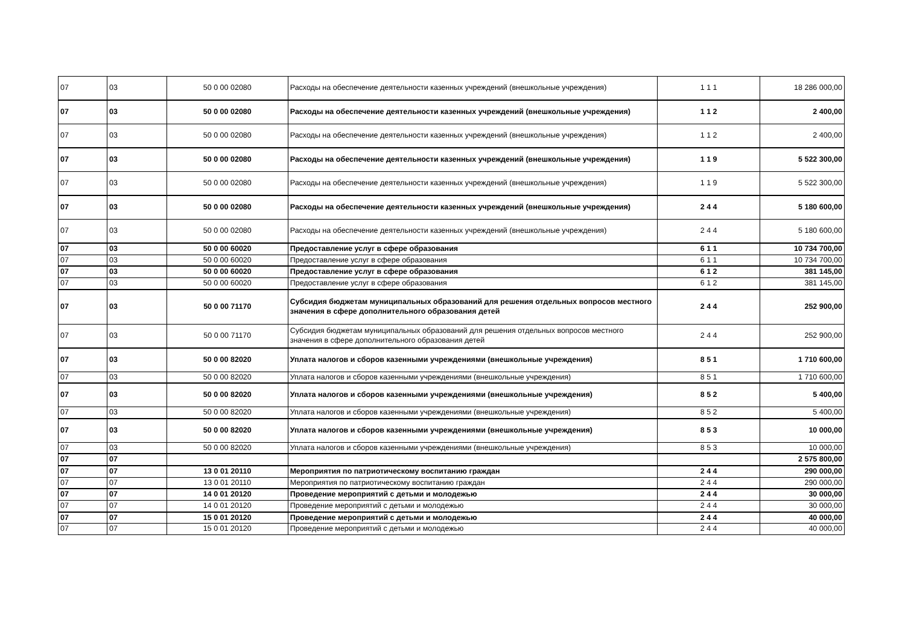| 07 | 03 | 50 0 00 02080 | Расходы на обеспечение деятельности казенных учреждений (внешкольные учреждения) | 1 1 1 | 18 286 000,00 |
| 07 | 03 | 50 0 00 02080 | Расходы на обеспечение деятельности казенных учреждений (внешкольные учреждения) | 1 1 2 | 2 400,00 |
| 07 | 03 | 50 0 00 02080 | Расходы на обеспечение деятельности казенных учреждений (внешкольные учреждения) | 1 1 2 | 2 400,00 |
| 07 | 03 | 50 0 00 02080 | Расходы на обеспечение деятельности казенных учреждений (внешкольные учреждения) | 1 1 9 | 5 522 300,00 |
| 07 | 03 | 50 0 00 02080 | Расходы на обеспечение деятельности казенных учреждений (внешкольные учреждения) | 1 1 9 | 5 522 300,00 |
| 07 | 03 | 50 0 00 02080 | Расходы на обеспечение деятельности казенных учреждений (внешкольные учреждения) | 2 4 4 | 5 180 600,00 |
| 07 | 03 | 50 0 00 02080 | Расходы на обеспечение деятельности казенных учреждений (внешкольные учреждения) | 2 4 4 | 5 180 600,00 |
| 07 | 03 | 50 0 00 60020 | Предоставление услуг в сфере образования | 6 1 1 | 10 734 700,00 |
| 07 | 03 | 50 0 00 60020 | Предоставление услуг в сфере образования | 6 1 1 | 10 734 700,00 |
| 07 | 03 | 50 0 00 60020 | Предоставление услуг в сфере образования | 6 1 2 | 381 145,00 |
| 07 | 03 | 50 0 00 60020 | Предоставление услуг в сфере образования | 6 1 2 | 381 145,00 |
| 07 | 03 | 50 0 00 71170 | Субсидия бюджетам муниципальных образований для решения отдельных вопросов местного значения в сфере дополнительного образования детей | 2 4 4 | 252 900,00 |
| 07 | 03 | 50 0 00 71170 | Субсидия бюджетам муниципальных образований для решения отдельных вопросов местного значения в сфере дополнительного образования детей | 2 4 4 | 252 900,00 |
| 07 | 03 | 50 0 00 82020 | Уплата налогов и сборов казенными учреждениями (внешкольные учреждения) | 8 5 1 | 1 710 600,00 |
| 07 | 03 | 50 0 00 82020 | Уплата налогов и сборов казенными учреждениями (внешкольные учреждения) | 8 5 1 | 1 710 600,00 |
| 07 | 03 | 50 0 00 82020 | Уплата налогов и сборов казенными учреждениями (внешкольные учреждения) | 8 5 2 | 5 400,00 |
| 07 | 03 | 50 0 00 82020 | Уплата налогов и сборов казенными учреждениями (внешкольные учреждения) | 8 5 2 | 5 400,00 |
| 07 | 03 | 50 0 00 82020 | Уплата налогов и сборов казенными учреждениями (внешкольные учреждения) | 8 5 3 | 10 000,00 |
| 07 | 03 | 50 0 00 82020 | Уплата налогов и сборов казенными учреждениями (внешкольные учреждения) | 8 5 3 | 10 000,00 |
| 07 | 07 | | | | 2 575 800,00 |
| 07 | 07 | 13 0 01 20110 | Мероприятия по патриотическому воспитанию граждан | 2 4 4 | 290 000,00 |
| 07 | 07 | 13 0 01 20110 | Мероприятия по патриотическому воспитанию граждан | 2 4 4 | 290 000,00 |
| 07 | 07 | 14 0 01 20120 | Проведение мероприятий с детьми и молодежью | 2 4 4 | 30 000,00 |
| 07 | 07 | 14 0 01 20120 | Проведение мероприятий с детьми и молодежью | 2 4 4 | 30 000,00 |
| 07 | 07 | 15 0 01 20120 | Проведение мероприятий с детьми и молодежью | 2 4 4 | 40 000,00 |
| 07 | 07 | 15 0 01 20120 | Проведение мероприятий с детьми и молодежью | 2 4 4 | 40 000,00 |